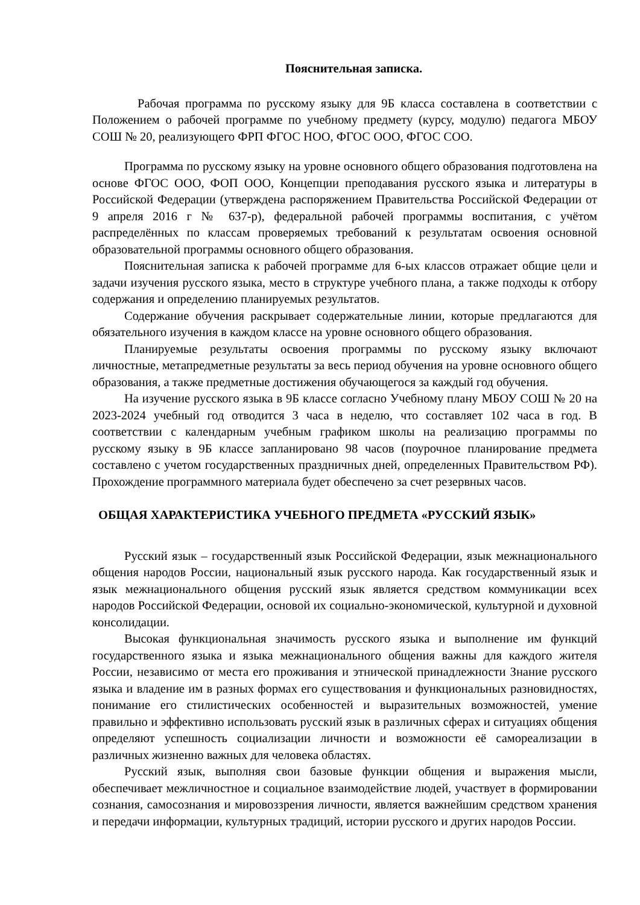Пояснительная записка.
Рабочая программа по русскому языку для 9Б класса составлена в соответствии с Положением о рабочей программе по учебному предмету (курсу, модулю) педагога МБОУ СОШ № 20, реализующего ФРП ФГОС НОО, ФГОС ООО, ФГОС СОО.
Программа по русскому языку на уровне основного общего образования подготовлена на основе ФГОС ООО, ФОП ООО, Концепции преподавания русского языка и литературы в Российской Федерации (утверждена распоряжением Правительства Российской Федерации от 9 апреля 2016 г № 637-р), федеральной рабочей программы воспитания, с учётом распределённых по классам проверяемых требований к результатам освоения основной образовательной программы основного общего образования.
Пояснительная записка к рабочей программе для 6-ых классов отражает общие цели и задачи изучения русского языка, место в структуре учебного плана, а также подходы к отбору содержания и определению планируемых результатов.
Содержание обучения раскрывает содержательные линии, которые предлагаются для обязательного изучения в каждом классе на уровне основного общего образования.
Планируемые результаты освоения программы по русскому языку включают личностные, метапредметные результаты за весь период обучения на уровне основного общего образования, а также предметные достижения обучающегося за каждый год обучения.
На изучение русского языка в 9Б классе согласно Учебному плану МБОУ СОШ № 20 на 2023-2024 учебный год отводится 3 часа в неделю, что составляет 102 часа в год. В соответствии с календарным учебным графиком школы на реализацию программы по русскому языку в 9Б классе запланировано 98 часов (поурочное планирование предмета составлено с учетом государственных праздничных дней, определенных Правительством РФ). Прохождение программного материала будет обеспечено за счет резервных часов.
ОБЩАЯ ХАРАКТЕРИСТИКА УЧЕБНОГО ПРЕДМЕТА «РУССКИЙ ЯЗЫК»
Русский язык – государственный язык Российской Федерации, язык межнационального общения народов России, национальный язык русского народа. Как государственный язык и язык межнационального общения русский язык является средством коммуникации всех народов Российской Федерации, основой их социально-экономической, культурной и духовной консолидации.
Высокая функциональная значимость русского языка и выполнение им функций государственного языка и языка межнационального общения важны для каждого жителя России, независимо от места его проживания и этнической принадлежности Знание русского языка и владение им в разных формах его существования и функциональных разновидностях, понимание его стилистических особенностей и выразительных возможностей, умение правильно и эффективно использовать русский язык в различных сферах и ситуациях общения определяют успешность социализации личности и возможности её самореализации в различных жизненно важных для человека областях.
Русский язык, выполняя свои базовые функции общения и выражения мысли, обеспечивает межличностное и социальное взаимодействие людей, участвует в формировании сознания, самосознания и мировоззрения личности, является важнейшим средством хранения и передачи информации, культурных традиций, истории русского и других народов России.